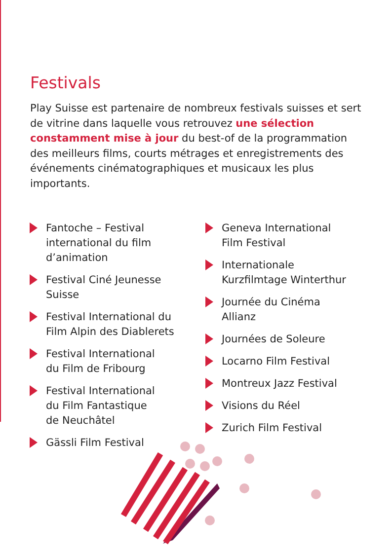Festivals
Play Suisse est partenaire de nombreux festivals suisses et sert de vitrine dans laquelle vous retrouvez une sélection constamment mise à jour du best-of de la programmation des meilleurs films, courts métrages et enregistrements des événements cinématographiques et musicaux les plus importants.
Fantoche – Festival
international du film
d’animation
Festival Ciné Jeunesse
Suisse
Festival International du
Film Alpin des Diablerets
Festival International
du Film de Fribourg
Festival International
du Film Fantastique
de Neuchâtel
Gässli Film Festival
Geneva International
Film Festival
Internationale
Kurzfilmtage Winterthur
Journée du Cinéma
Allianz
Journées de Soleure
Locarno Film Festival
Montreux Jazz Festival
Visions du Réel
Zurich Film Festival